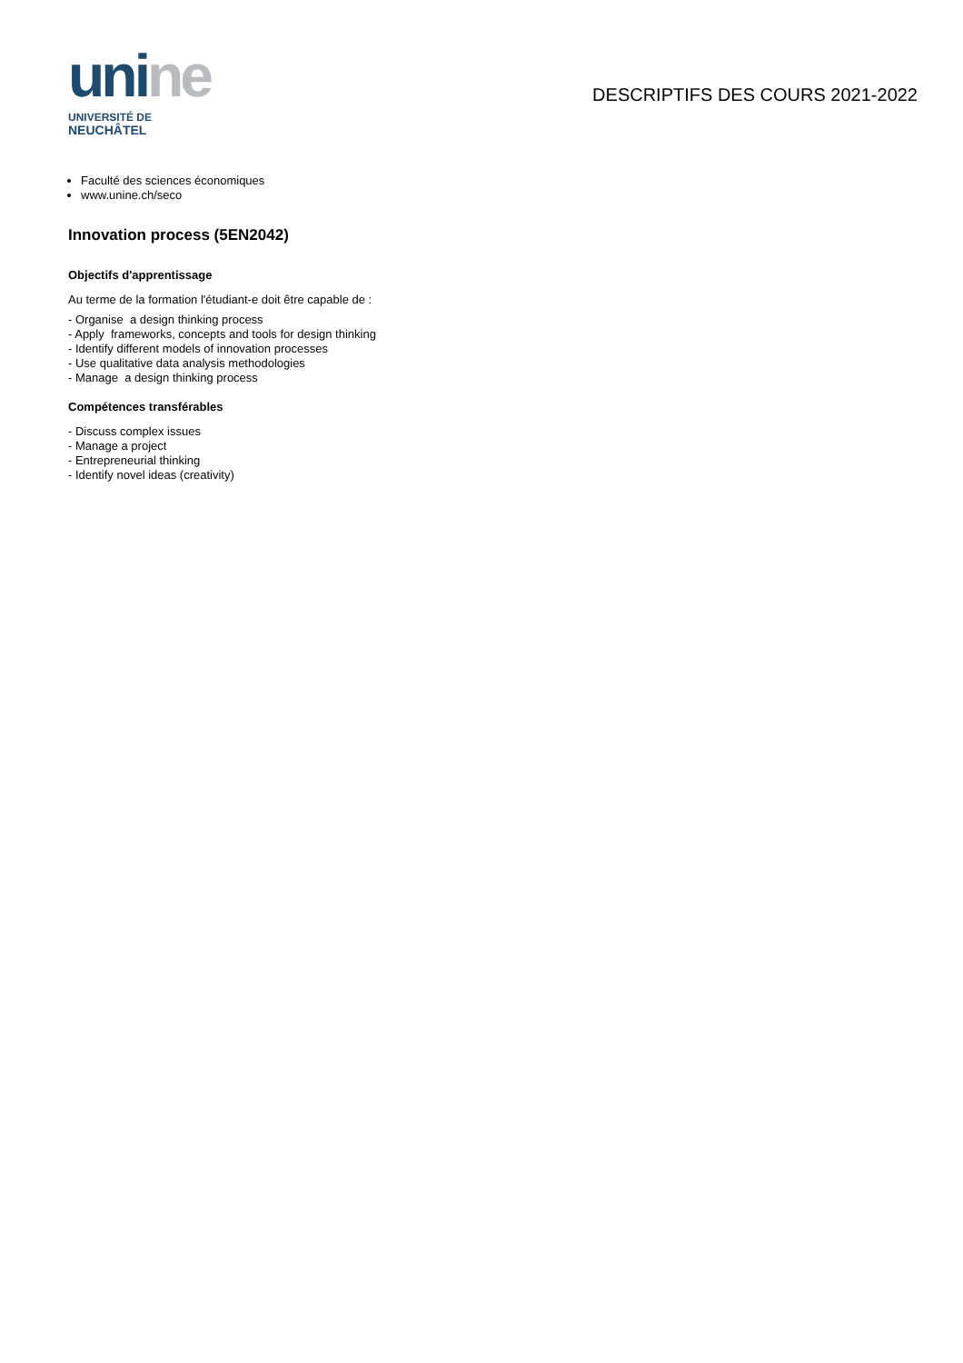unine
UNIVERSITÉ DE
NEUCHÂTEL
DESCRIPTIFS DES COURS 2021-2022
Faculté des sciences économiques
www.unine.ch/seco
Innovation process (5EN2042)
Objectifs d'apprentissage
Au terme de la formation l'étudiant-e doit être capable de :
- Organise a design thinking process
- Apply frameworks, concepts and tools for design thinking
- Identify different models of innovation processes
- Use qualitative data analysis methodologies
- Manage a design thinking process
Compétences transférables
- Discuss complex issues
- Manage a project
- Entrepreneurial thinking
- Identify novel ideas (creativity)